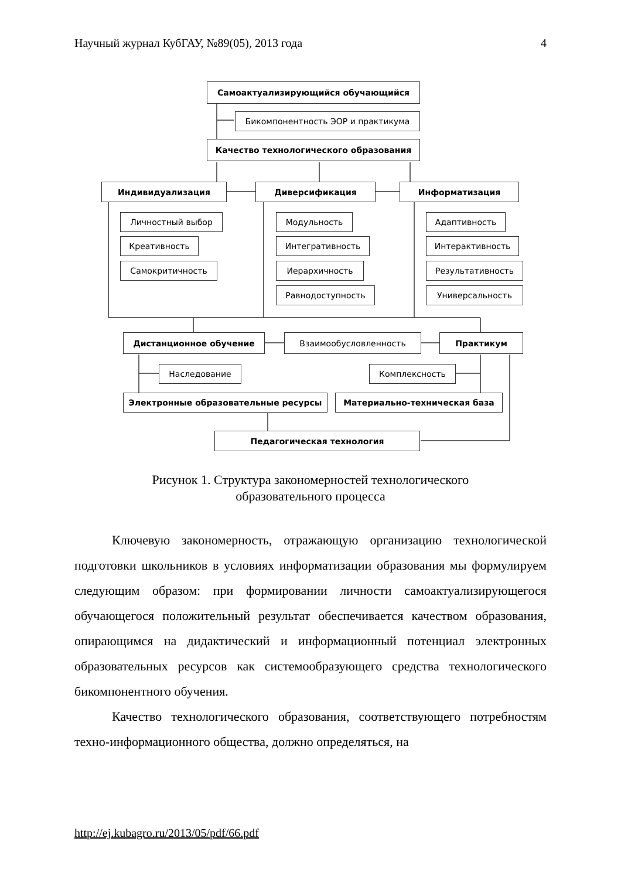Научный журнал КубГАУ, №89(05), 2013 года 4
Самоактуализирующийся обучающийся
Бикомпонентность ЭОР и практикума
Качество технологического образования
Индивидуализация Диверсификация Информатизация
Личностный выбор
Креативность
Самокритичность
Модульность
Интегративность
Иерархичность
Равнодоступность
Адаптивность
Интерактивность
Результативность
Универсальность
Дистанционное обучение Взаимообусловленность Практикум
Наследование Комплексность
Электронные образовательные ресурсы Материально-техническая база
Педагогическая технология
Рисунок 1. Структура закономерностей технологического
образовательного процесса
Ключевую закономерность, отражающую организацию технологической подготовки школьников в условиях информатизации образования мы формулируем следующим образом: при формировании личности самоактуализирующегося обучающегося положительный результат обеспечивается качеством образования, опирающимся на дидактический и информационный потенциал электронных образовательных ресурсов как системообразующего средства технологического бикомпонентного обучения.
Качество технологического образования, соответствующего потребностям техно-информационного общества, должно определяться, на
http://ej.kubagro.ru/2013/05/pdf/66.pdf